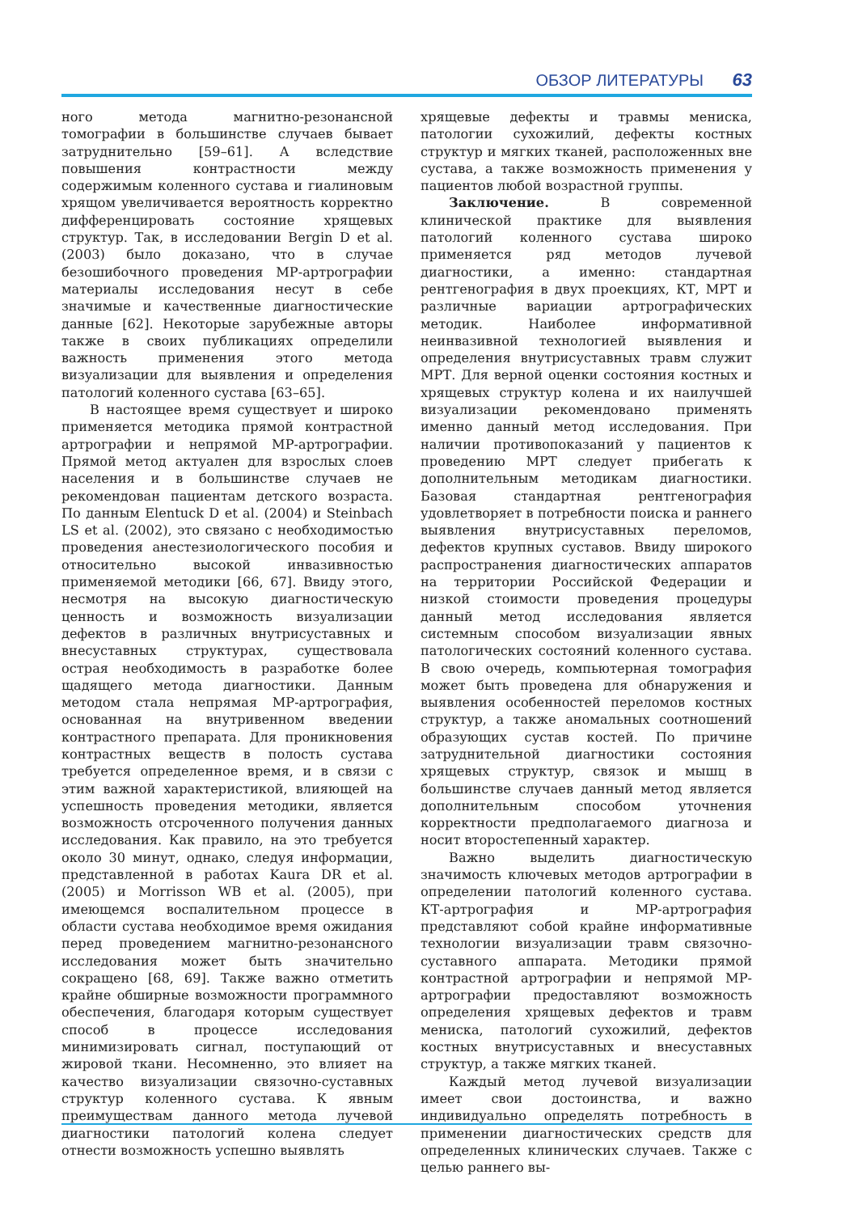ОБЗОР ЛИТЕРАТУРЫ 63
ного метода магнитно-резонансной томографии в большинстве случаев бывает затруднительно [59–61]. А вследствие повышения контрастности между содержимым коленного сустава и гиалиновым хрящом увеличивается вероятность корректно дифференцировать состояние хрящевых структур. Так, в исследовании Bergin D et al. (2003) было доказано, что в случае безошибочного проведения МР-артрографии материалы исследования несут в себе значимые и качественные диагностические данные [62]. Некоторые зарубежные авторы также в своих публикациях определили важность применения этого метода визуализации для выявления и определения патологий коленного сустава [63–65].
В настоящее время существует и широко применяется методика прямой контрастной артрографии и непрямой МР-артрографии. Прямой метод актуален для взрослых слоев населения и в большинстве случаев не рекомендован пациентам детского возраста. По данным Elentuck D et al. (2004) и Steinbach LS et al. (2002), это связано с необходимостью проведения анестезиологического пособия и относительно высокой инвазивностью применяемой методики [66, 67]. Ввиду этого, несмотря на высокую диагностическую ценность и возможность визуализации дефектов в различных внутрисуставных и внесуставных структурах, существовала острая необходимость в разработке более щадящего метода диагностики. Данным методом стала непрямая МР-артрография, основанная на внутривенном введении контрастного препарата. Для проникновения контрастных веществ в полость сустава требуется определенное время, и в связи с этим важной характеристикой, влияющей на успешность проведения методики, является возможность отсроченного получения данных исследования. Как правило, на это требуется около 30 минут, однако, следуя информации, представленной в работах Kaura DR et al. (2005) и Morrisson WB et al. (2005), при имеющемся воспалительном процессе в области сустава необходимое время ожидания перед проведением магнитно-резонансного исследования может быть значительно сокращено [68, 69]. Также важно отметить крайне обширные возможности программного обеспечения, благодаря которым существует способ в процессе исследования минимизировать сигнал, поступающий от жировой ткани. Несомненно, это влияет на качество визуализации связочно-суставных структур коленного сустава. К явным преимуществам данного метода лучевой диагностики патологий колена следует отнести возможность успешно выявлять
хрящевые дефекты и травмы мениска, патологии сухожилий, дефекты костных структур и мягких тканей, расположенных вне сустава, а также возможность применения у пациентов любой возрастной группы.
Заключение. В современной клинической практике для выявления патологий коленного сустава широко применяется ряд методов лучевой диагностики, а именно: стандартная рентгенография в двух проекциях, КТ, МРТ и различные вариации артрографических методик. Наиболее информативной неинвазивной технологией выявления и определения внутрисуставных травм служит МРТ. Для верной оценки состояния костных и хрящевых структур колена и их наилучшей визуализации рекомендовано применять именно данный метод исследования. При наличии противопоказаний у пациентов к проведению МРТ следует прибегать к дополнительным методикам диагностики. Базовая стандартная рентгенография удовлетворяет в потребности поиска и раннего выявления внутрисуставных переломов, дефектов крупных суставов. Ввиду широкого распространения диагностических аппаратов на территории Российской Федерации и низкой стоимости проведения процедуры данный метод исследования является системным способом визуализации явных патологических состояний коленного сустава. В свою очередь, компьютерная томография может быть проведена для обнаружения и выявления особенностей переломов костных структур, а также аномальных соотношений образующих сустав костей. По причине затруднительной диагностики состояния хрящевых структур, связок и мышц в большинстве случаев данный метод является дополнительным способом уточнения корректности предполагаемого диагноза и носит второстепенный характер.
Важно выделить диагностическую значимость ключевых методов артрографии в определении патологий коленного сустава. КТ-артрография и МР-артрография представляют собой крайне информативные технологии визуализации травм связочно-суставного аппарата. Методики прямой контрастной артрографии и непрямой МР-артрографии предоставляют возможность определения хрящевых дефектов и травм мениска, патологий сухожилий, дефектов костных внутрисуставных и внесуставных структур, а также мягких тканей.
Каждый метод лучевой визуализации имеет свои достоинства, и важно индивидуально определять потребность в применении диагностических средств для определенных клинических случаев. Также с целью раннего вы-